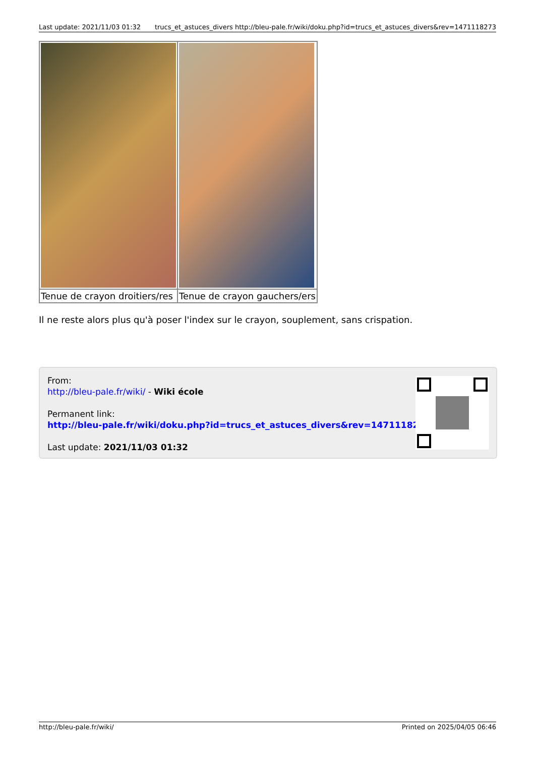Last update: 2021/11/03 01:32 trucs_et_astuces_divers http://bleu-pale.fr/wiki/doku.php?id=trucs_et_astuces_divers&rev=1471118273
| Tenue de crayon droitiers/res | Tenue de crayon gauchers/ers |
Il ne reste alors plus qu'à poser l'index sur le crayon, souplement, sans crispation.
From:
http://bleu-pale.fr/wiki/ - Wiki école
Permanent link:
http://bleu-pale.fr/wiki/doku.php?id=trucs_et_astuces_divers&rev=1471118273
Last update: 2021/11/03 01:32
http://bleu-pale.fr/wiki/ Printed on 2025/04/05 06:46